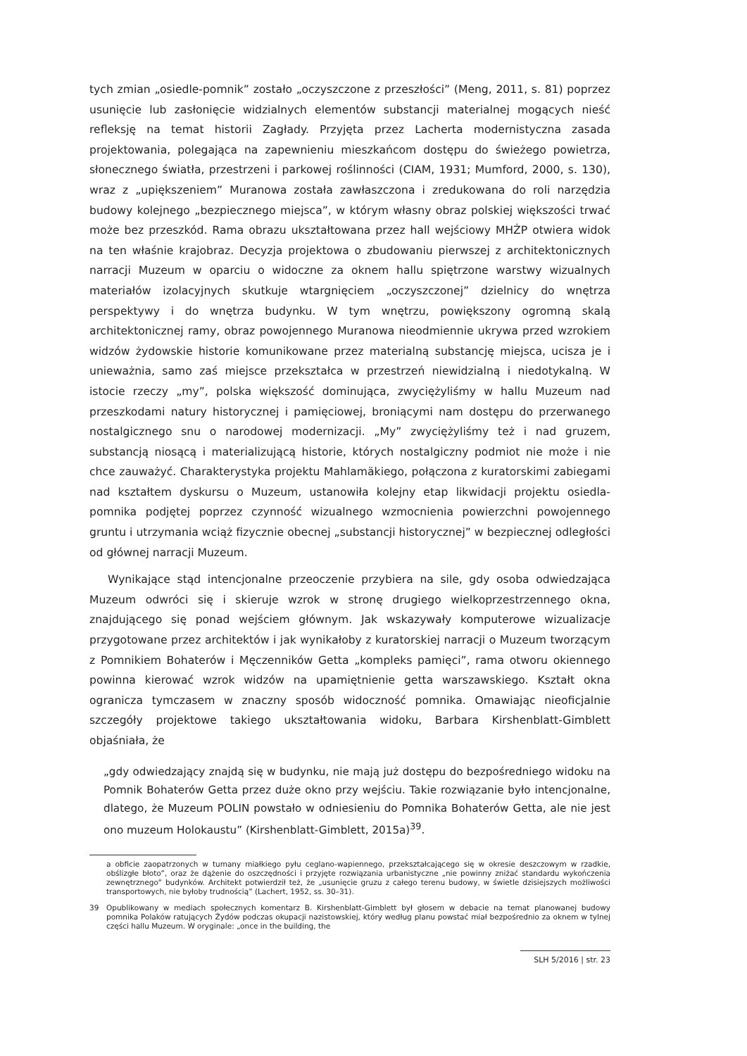tych zmian „osiedle-pomnik” zostało „oczyszczone z przeszłości” (Meng, 2011, s. 81) poprzez usunięcie lub zasłonięcie widzialnych elementów substancji materialnej mogących nieść refleksję na temat historii Zagłady. Przyjęta przez Lacherta modernistyczna zasada projektowania, polegająca na zapewnieniu mieszkańcom dostępu do świeżego powietrza, słonecznego światła, przestrzeni i parkowej roślinności (CIAM, 1931; Mumford, 2000, s. 130), wraz z „upiększeniem” Muranowa została zawłaszczona i zredukowana do roli narzędzia budowy kolejnego „bezpiecznego miejsca”, w którym własny obraz polskiej większości trwać może bez przeszkód. Rama obrazu ukształtowana przez hall wejściowy MHŻP otwiera widok na ten właśnie krajobraz. Decyzja projektowa o zbudowaniu pierwszej z architektonicznych narracji Muzeum w oparciu o widoczne za oknem hallu spiętrzone warstwy wizualnych materiałów izolacyjnych skutkuje wtargnięciem „oczyszczonej” dzielnicy do wnętrza perspektywy i do wnętrza budynku. W tym wnętrzu, powiększony ogromną skalą architektonicznej ramy, obraz powojennego Muranowa nieodmiennie ukrywa przed wzrokiem widzów żydowskie historie komunikowane przez materialną substancję miejsca, ucisza je i unieważnia, samo zaś miejsce przekształca w przestrzeń niewidzialną i niedotykalną. W istocie rzeczy „my”, polska większość dominująca, zwyciężyliśmy w hallu Muzeum nad przeszkodami natury historycznej i pamięciowej, broniącymi nam dostępu do przerwanego nostalgicznego snu o narodowej modernizacji. „My” zwyciężyliśmy też i nad gruzem, substancją niosącą i materializującą historie, których nostalgiczny podmiot nie może i nie chce zauważyć. Charakterystyka projektu Mahlamäkiego, połączona z kuratorskimi zabiegami nad kształtem dyskursu o Muzeum, ustanowiła kolejny etap likwidacji projektu osiedla-pomnika podjętej poprzez czynność wizualnego wzmocnienia powierzchni powojennego gruntu i utrzymania wciąż fizycznie obecnej „substancji historycznej” w bezpiecznej odległości od głównej narracji Muzeum.
Wynikające stąd intencjonalne przeoczenie przybiera na sile, gdy osoba odwiedzająca Muzeum odwróci się i skieruje wzrok w stronę drugiego wielkoprzestrzennego okna, znajdującego się ponad wejściem głównym. Jak wskazywały komputerowe wizualizacje przygotowane przez architektów i jak wynikałoby z kuratorskiej narracji o Muzeum tworzącym z Pomnikiem Bohaterów i Męczenników Getta „kompleks pamięci”, rama otworu okiennego powinna kierować wzrok widzów na upamiętnienie getta warszawskiego. Kształt okna ogranicza tymczasem w znaczny sposób widoczność pomnika. Omawiając nieoficjalnie szczegóły projektowe takiego ukształtowania widoku, Barbara Kirshenblatt-Gimblett objaśniała, że
„gdy odwiedzający znajdą się w budynku, nie mają już dostępu do bezpośredniego widoku na Pomnik Bohaterów Getta przez duże okno przy wejściu. Takie rozwiązanie było intencjonalne, dlatego, że Muzeum POLIN powstało w odniesieniu do Pomnika Bohaterów Getta, ale nie jest ono muzeum Holokaustu” (Kirshenblatt-Gimblett, 2015a)<sup>39</sup>.
a obficie zaopatrzonych w tumany miałkiego pyłu ceglano-wapiennego, przekształcającego się w okresie deszczowym w rzadkie, obślizgłe błoto”, oraz że dążenie do oszczędności i przyjęte rozwiązania urbanistyczne „nie powinny zniżać standardu wykończenia zewnętrznego” budynków. Architekt potwierdził też, że „usunięcie gruzu z całego terenu budowy, w świetle dzisiejszych możliwości transportowych, nie byłoby trudnością” (Lachert, 1952, ss. 30–31).
39 Opublikowany w mediach społecznych komentarz B. Kirshenblatt-Gimblett był głosem w debacie na temat planowanej budowy pomnika Polaków ratujących Żydów podczas okupacji nazistowskiej, który według planu powstać miał bezpośrednio za oknem w tylnej części hallu Muzeum. W oryginale: „once in the building, the
SLH 5/2016 | str. 23